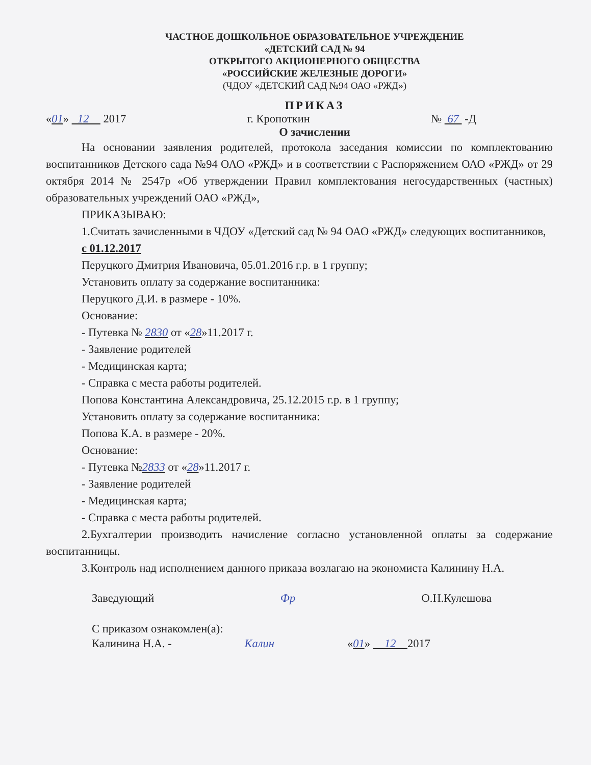ЧАСТНОЕ ДОШКОЛЬНОЕ ОБРАЗОВАТЕЛЬНОЕ УЧРЕЖДЕНИЕ
«ДЕТСКИЙ САД № 94
ОТКРЫТОГО АКЦИОНЕРНОГО ОБЩЕСТВА
«РОССИЙСКИЕ ЖЕЛЕЗНЫЕ ДОРОГИ»
(ЧДОУ «ДЕТСКИЙ САД №94 ОАО «РЖД»)
ПРИКАЗ
«01» 12 2017 г. Кропоткин № 67 -Д
О зачислении
На основании заявления родителей, протокола заседания комиссии по комплектованию воспитанников Детского сада №94 ОАО «РЖД» и в соответствии с Распоряжением ОАО «РЖД» от 29 октября 2014 № 2547р «Об утверждении Правил комплектования негосударственных (частных) образовательных учреждений ОАО «РЖД»,
ПРИКАЗЫВАЮ:
1.Считать зачисленными в ЧДОУ «Детский сад № 94 ОАО «РЖД» следующих воспитанников,
с 01.12.2017
Перуцкого Дмитрия Ивановича, 05.01.2016 г.р. в 1 группу;
Установить оплату за содержание воспитанника:
Перуцкого Д.И. в размере - 10%.
Основание:
- Путевка № 2830 от «28»11.2017 г.
- Заявление родителей
- Медицинская карта;
- Справка с места работы родителей.
Попова Константина Александровича, 25.12.2015 г.р. в 1 группу;
Установить оплату за содержание воспитанника:
Попова К.А. в размере - 20%.
Основание:
- Путевка №2833 от «28»11.2017 г.
- Заявление родителей
- Медицинская карта;
- Справка с места работы родителей.
2.Бухгалтерии производить начисление согласно установленной оплаты за содержание воспитанницы.
3.Контроль над исполнением данного приказа возлагаю на экономиста Калинину Н.А.
Заведующий Фр О.Н.Кулешова
С приказом ознакомлен(а):
Калинина Н.А. - Калин «01» 12 2017